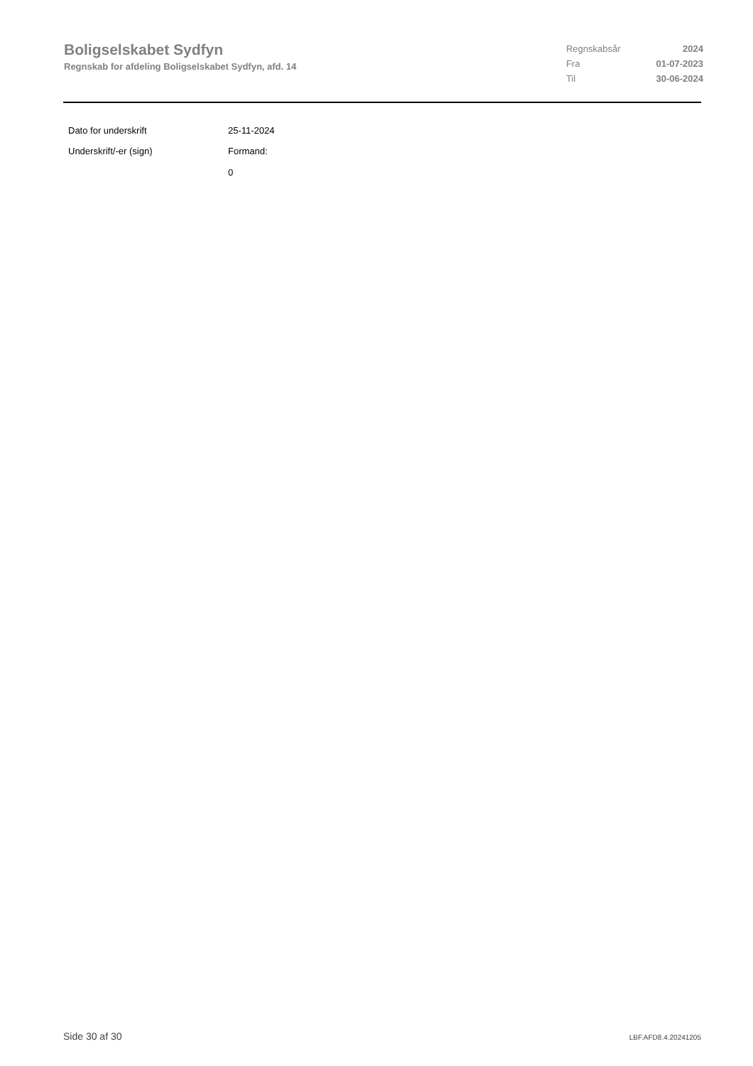Boligselskabet Sydfyn
Regnskab for afdeling Boligselskabet Sydfyn, afd. 14
| Regnskabsår | 2024 |
| Fra | 01-07-2023 |
| Til | 30-06-2024 |
| Dato for underskrift | 25-11-2024 |
| Underskrift/-er (sign) | Formand: 0 |
Side 30 af 30 LBF.AFD8.4.20241205